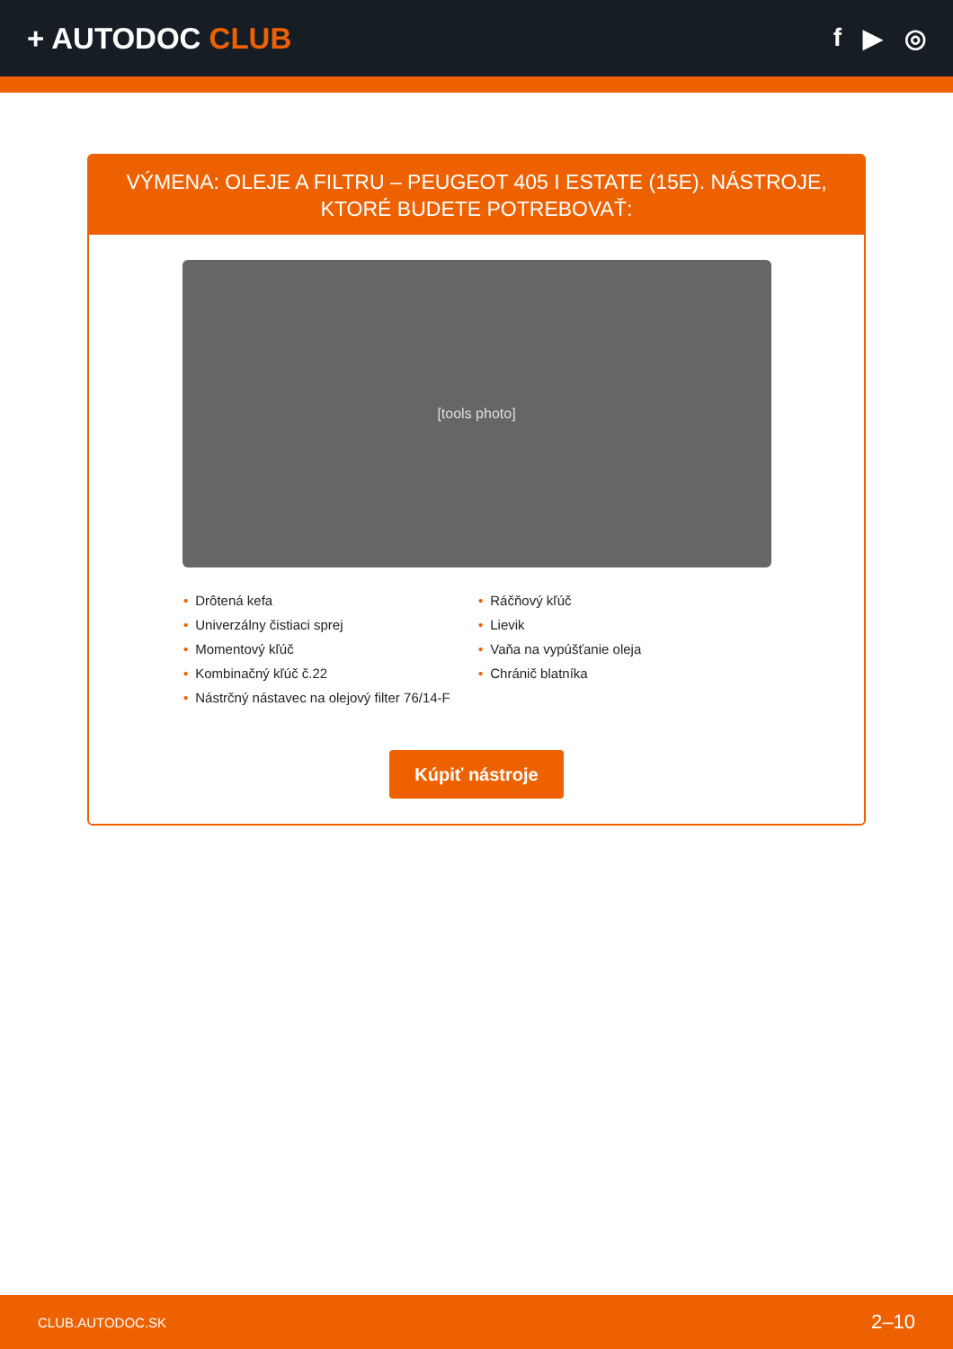+ AUTODOC CLUB
f ▶ ◎
VÝMENA: OLEJE A FILTRU – PEUGEOT 405 I ESTATE (15E). NÁSTROJE, KTORÉ BUDETE POTREBOVAŤ:
[tools photo]
• Drôtená kefa
• Univerzálny čistiaci sprej
• Momentový kľúč
• Kombinačný kľúč č.22
• Nástrčný nástavec na olejový filter 76/14-F
• Ráčňový kľúč
• Lievik
• Vaňa na vypúšťanie oleja
• Chránič blatníka
Kúpiť nástroje
CLUB.AUTODOC.SK 2–10